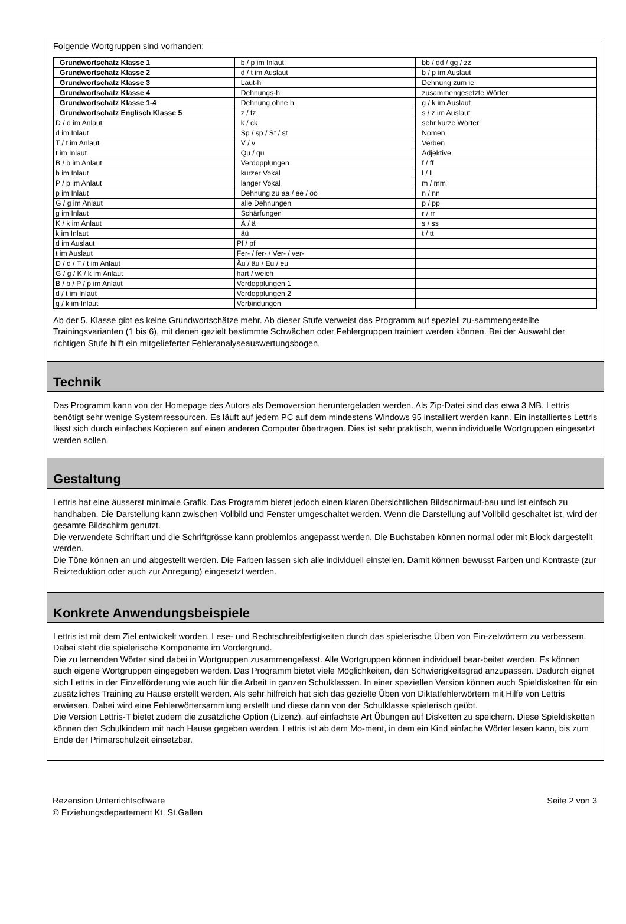Folgende Wortgruppen sind vorhanden:
| Grundwortschatz Klasse 1 | b / p im Inlaut | bb / dd / gg / zz |
| Grundwortschatz Klasse 2 | d / t im Auslaut | b / p im Auslaut |
| Grundwortschatz Klasse 3 | Laut-h | Dehnung zum ie |
| Grundwortschatz Klasse 4 | Dehnungs-h | zusammengesetzte Wörter |
| Grundwortschatz Klasse 1-4 | Dehnung ohne h | g / k im Auslaut |
| Grundwortschatz Englisch Klasse 5 | z / tz | s / z im Auslaut |
| D / d im Anlaut | k / ck | sehr kurze Wörter |
| d im Inlaut | Sp / sp / St / st | Nomen |
| T / t im Anlaut | V / v | Verben |
| t im Inlaut | Qu / qu | Adjektive |
| B / b im Anlaut | Verdopplungen | f / ff |
| b im Inlaut | kurzer Vokal | l / ll |
| P / p im Anlaut | langer Vokal | m / mm |
| p im Inlaut | Dehnung zu aa / ee / oo | n / nn |
| G / g im Anlaut | alle Dehnungen | p / pp |
| g im Inlaut | Schärfungen | r / rr |
| K / k im Anlaut | Ä / ä | s / ss |
| k im Inlaut | äü | t / tt |
| d im Auslaut | Pf / pf | |
| t im Auslaut | Fer- / fer- / Ver- / ver- | |
| D / d / T / t im Anlaut | Äu / äu / Eu / eu | |
| G / g / K / k im Anlaut | hart / weich | |
| B / b / P / p im Anlaut | Verdopplungen 1 | |
| d / t im Inlaut | Verdopplungen 2 | |
| g / k im Inlaut | Verbindungen | |
Ab der 5. Klasse gibt es keine Grundwortschätze mehr. Ab dieser Stufe verweist das Programm auf speziell zu-sammengestellte Trainingsvarianten (1 bis 6), mit denen gezielt bestimmte Schwächen oder Fehlergruppen trainiert werden können. Bei der Auswahl der richtigen Stufe hilft ein mitgelieferter Fehleranalyseauswertungsbogen.
Technik
Das Programm kann von der Homepage des Autors als Demoversion heruntergeladen werden. Als Zip-Datei sind das etwa 3 MB. Lettris benötigt sehr wenige Systemressourcen. Es läuft auf jedem PC auf dem mindestens Windows 95 installiert werden kann. Ein installiertes Lettris lässt sich durch einfaches Kopieren auf einen anderen Computer übertragen. Dies ist sehr praktisch, wenn individuelle Wortgruppen eingesetzt werden sollen.
Gestaltung
Lettris hat eine äusserst minimale Grafik. Das Programm bietet jedoch einen klaren übersichtlichen Bildschirmauf-bau und ist einfach zu handhaben. Die Darstellung kann zwischen Vollbild und Fenster umgeschaltet werden. Wenn die Darstellung auf Vollbild geschaltet ist, wird der gesamte Bildschirm genutzt.
Die verwendete Schriftart und die Schriftgrösse kann problemlos angepasst werden. Die Buchstaben können normal oder mit Block dargestellt werden.
Die Töne können an und abgestellt werden. Die Farben lassen sich alle individuell einstellen. Damit können bewusst Farben und Kontraste (zur Reizreduktion oder auch zur Anregung) eingesetzt werden.
Konkrete Anwendungsbeispiele
Lettris ist mit dem Ziel entwickelt worden, Lese- und Rechtschreibfertigkeiten durch das spielerische Üben von Ein-zelwörtern zu verbessern. Dabei steht die spielerische Komponente im Vordergrund.
Die zu lernenden Wörter sind dabei in Wortgruppen zusammengefasst. Alle Wortgruppen können individuell bear-beitet werden. Es können auch eigene Wortgruppen eingegeben werden. Das Programm bietet viele Möglichkeiten, den Schwierigkeitsgrad anzupassen. Dadurch eignet sich Lettris in der Einzelförderung wie auch für die Arbeit in ganzen Schulklassen. In einer speziellen Version können auch Spieldisketten für ein zusätzliches Training zu Hause erstellt werden. Als sehr hilfreich hat sich das gezielte Üben von Diktatfehlerwörtern mit Hilfe von Lettris erwiesen. Dabei wird eine Fehlerwörtersammlung erstellt und diese dann von der Schulklasse spielerisch geübt.
Die Version Lettris-T bietet zudem die zusätzliche Option (Lizenz), auf einfachste Art Übungen auf Disketten zu speichern. Diese Spieldisketten können den Schulkindern mit nach Hause gegeben werden. Lettris ist ab dem Mo-ment, in dem ein Kind einfache Wörter lesen kann, bis zum Ende der Primarschulzeit einsetzbar.
Rezension Unterrichtsoftware
© Erziehungsdepartement Kt. St.Gallen
Seite 2 von 3